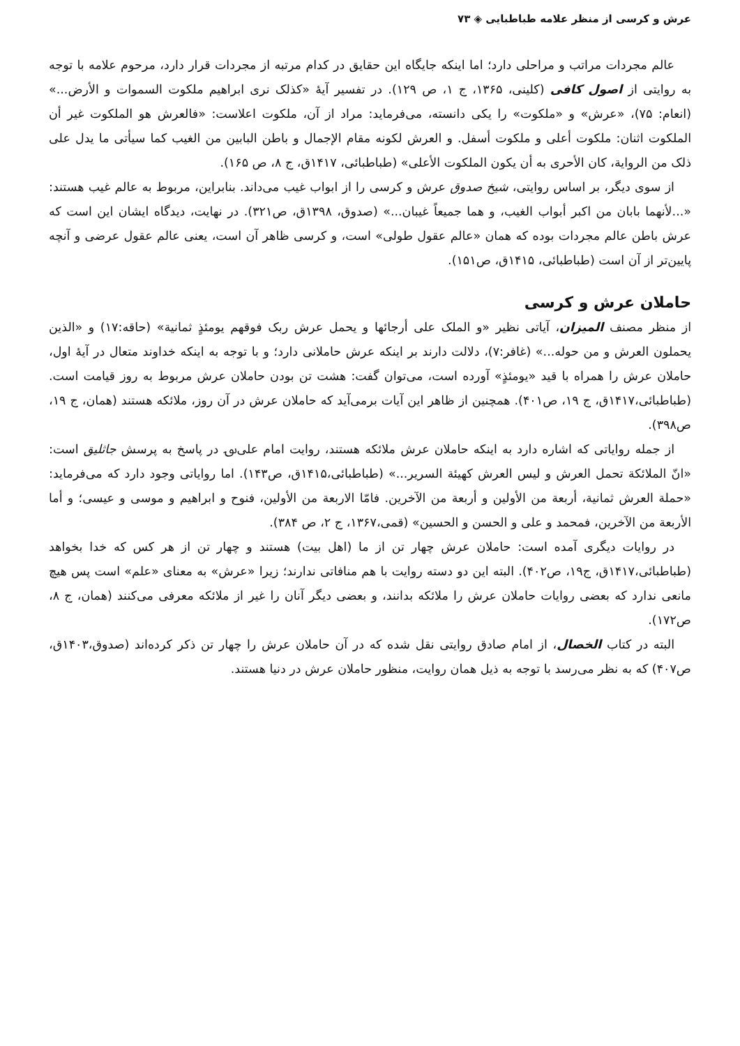عرش و کرسی از منظر علامه طباطبایی ◈ ۷۳
عالم مجردات مراتب و مراحلی دارد؛ اما اینکه جایگاه این حقایق در کدام مرتبه از مجردات قرار دارد، مرحوم علامه با توجه به روایتی از اصول کافی (کلینی، ۱۳۶۵، ج ۱، ص ۱۲۹). در تفسیر آیهٔ «کذلک نری ابراهیم ملکوت السموات و الأرض...» (انعام: ۷۵)، «عرش» و «ملکوت» را یکی دانسته، می‌فرماید: مراد از آن، ملکوت اعلاست: «فالعرش هو الملکوت غیر أن الملکوت اثنان: ملکوت أعلی و ملکوت أسفل. و العرش لکونه مقام الإجمال و باطن البابین من الغیب کما سیأتی ما یدل علی ذلک من الروایة، کان الأحری به أن یکون الملکوت الأعلی» (طباطبائی، ۱۴۱۷ق، ج ۸، ص ۱۶۵).
از سوی دیگر، بر اساس روایتی، شیخ صدوق عرش و کرسی را از ابواب غیب می‌داند. بنابراین، مربوط به عالم غیب هستند: «...لأنهما بابان من اکبر أبواب الغیب، و هما جمیعاً غیبان...» (صدوق، ۱۳۹۸ق، ص۳۲۱). در نهایت، دیدگاه ایشان این است که عرش باطن عالم مجردات بوده که همان «عالم عقول طولی» است، و کرسی ظاهر آن است، یعنی عالم عقول عرضی و آنچه پایین‌تر از آن است (طباطبائی، ۱۴۱۵ق، ص۱۵۱).
حاملان عرش و کرسی
از منظر مصنف المیزان، آیاتی نظیر «و الملک علی أرجائها و یحمل عرش ربک فوقهم یومئذٍ ثمانیة» (حاقه:۱۷) و «الذین یحملون العرش و من حوله...» (غافر:۷)، دلالت دارند بر اینکه عرش حاملانی دارد؛ و با توجه به اینکه خداوند متعال در آیهٔ اول، حاملان عرش را همراه با قید «یومئذٍ» آورده است، می‌توان گفت: هشت تن بودن حاملان عرش مربوط به روز قیامت است. (طباطبائی،۱۴۱۷ق، ج ۱۹، ص۴۰۱). همچنین از ظاهر این آیات برمی‌آید که حاملان عرش در آن روز، ملائکه هستند (همان، ج ۱۹، ص۳۹۸).
از جمله روایاتی که اشاره دارد به اینکه حاملان عرش ملائکه هستند، روایت امام علی‌؈ در پاسخ به پرسش جاثلیق است: «انّ الملائکة تحمل العرش و لیس العرش کهیئة السریر...» (طباطبائی،۱۴۱۵ق، ص۱۴۳). اما روایاتی وجود دارد که می‌فرماید: «حملة العرش ثمانیة، أربعة من الأولین و أربعة من الآخرین. فامّا الاربعة من الأولین، فنوح و ابراهیم و موسی و عیسی؛ و أما الأربعة من الآخرین، فمحمد و علی و الحسن و الحسین» (قمی،۱۳۶۷، ج ۲، ص ۳۸۴).
در روایات دیگری آمده است: حاملان عرش چهار تن از ما (اهل بیت) هستند و چهار تن از هر کس که خدا بخواهد (طباطبائی،۱۴۱۷ق، ج۱۹، ص۴۰۲). البته این دو دسته روایت با هم منافاتی ندارند؛ زیرا «عرش» به معنای «علم» است پس هیچ مانعی ندارد که بعضی روایات حاملان عرش را ملائکه بدانند، و بعضی دیگر آنان را غیر از ملائکه معرفی می‌کنند (همان، ج ۸، ص۱۷۲).
البته در کتاب الخصال، از امام صادق روایتی نقل شده که در آن حاملان عرش را چهار تن ذکر کرده‌اند (صدوق،۱۴۰۳ق، ص۴۰۷) که به نظر می‌رسد با توجه به ذیل همان روایت، منظور حاملان عرش در دنیا هستند.